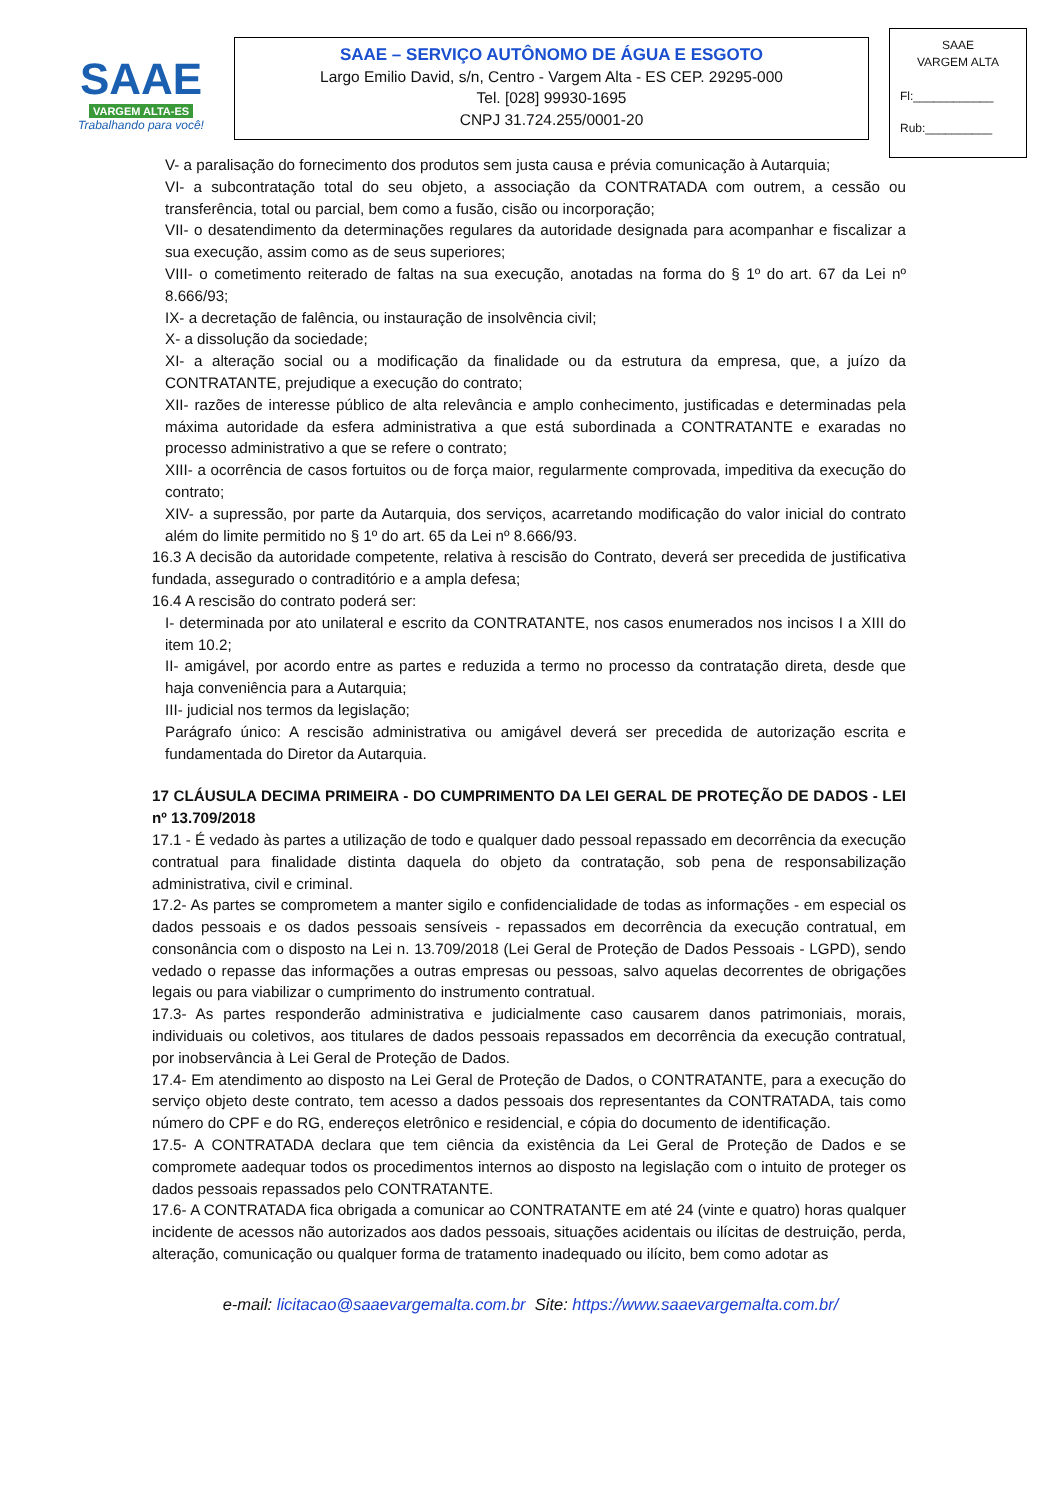SAAE
VARGEM ALTA-ES
Trabalhando para você!
SAAE – SERVIÇO AUTÔNOMO DE ÁGUA E ESGOTO
Largo Emilio David, s/n, Centro - Vargem Alta - ES CEP. 29295-000
Tel. [028] 99930-1695
CNPJ 31.724.255/0001-20
SAAE
VARGEM ALTA
Fl:____________
Rub:__________
V- a paralisação do fornecimento dos produtos sem justa causa e prévia comunicação à Autarquia;
VI- a subcontratação total do seu objeto, a associação da CONTRATADA com outrem, a cessão ou transferência, total ou parcial, bem como a fusão, cisão ou incorporação;
VII- o desatendimento da determinações regulares da autoridade designada para acompanhar e fiscalizar a sua execução, assim como as de seus superiores;
VIII- o cometimento reiterado de faltas na sua execução, anotadas na forma do § 1º do art. 67 da Lei nº 8.666/93;
IX- a decretação de falência, ou instauração de insolvência civil;
X- a dissolução da sociedade;
XI- a alteração social ou a modificação da finalidade ou da estrutura da empresa, que, a juízo da CONTRATANTE, prejudique a execução do contrato;
XII- razões de interesse público de alta relevância e amplo conhecimento, justificadas e determinadas pela máxima autoridade da esfera administrativa a que está subordinada a CONTRATANTE e exaradas no processo administrativo a que se refere o contrato;
XIII- a ocorrência de casos fortuitos ou de força maior, regularmente comprovada, impeditiva da execução do contrato;
XIV- a supressão, por parte da Autarquia, dos serviços, acarretando modificação do valor inicial do contrato além do limite permitido no § 1º do art. 65 da Lei nº 8.666/93.
16.3 A decisão da autoridade competente, relativa à rescisão do Contrato, deverá ser precedida de justificativa fundada, assegurado o contraditório e a ampla defesa;
16.4 A rescisão do contrato poderá ser:
I- determinada por ato unilateral e escrito da CONTRATANTE, nos casos enumerados nos incisos I a XIII do item 10.2;
II- amigável, por acordo entre as partes e reduzida a termo no processo da contratação direta, desde que haja conveniência para a Autarquia;
III- judicial nos termos da legislação;
Parágrafo único: A rescisão administrativa ou amigável deverá ser precedida de autorização escrita e fundamentada do Diretor da Autarquia.
17 CLÁUSULA DECIMA PRIMEIRA - DO CUMPRIMENTO DA LEI GERAL DE PROTEÇÃO DE DADOS - LEI nº 13.709/2018
17.1 - É vedado às partes a utilização de todo e qualquer dado pessoal repassado em decorrência da execução contratual para finalidade distinta daquela do objeto da contratação, sob pena de responsabilização administrativa, civil e criminal.
17.2- As partes se comprometem a manter sigilo e confidencialidade de todas as informações - em especial os dados pessoais e os dados pessoais sensíveis - repassados em decorrência da execução contratual, em consonância com o disposto na Lei n. 13.709/2018 (Lei Geral de Proteção de Dados Pessoais - LGPD), sendo vedado o repasse das informações a outras empresas ou pessoas, salvo aquelas decorrentes de obrigações legais ou para viabilizar o cumprimento do instrumento contratual.
17.3- As partes responderão administrativa e judicialmente caso causarem danos patrimoniais, morais, individuais ou coletivos, aos titulares de dados pessoais repassados em decorrência da execução contratual, por inobservância à Lei Geral de Proteção de Dados.
17.4- Em atendimento ao disposto na Lei Geral de Proteção de Dados, o CONTRATANTE, para a execução do serviço objeto deste contrato, tem acesso a dados pessoais dos representantes da CONTRATADA, tais como número do CPF e do RG, endereços eletrônico e residencial, e cópia do documento de identificação.
17.5- A CONTRATADA declara que tem ciência da existência da Lei Geral de Proteção de Dados e se compromete aadequar todos os procedimentos internos ao disposto na legislação com o intuito de proteger os dados pessoais repassados pelo CONTRATANTE.
17.6- A CONTRATADA fica obrigada a comunicar ao CONTRATANTE em até 24 (vinte e quatro) horas qualquer incidente de acessos não autorizados aos dados pessoais, situações acidentais ou ilícitas de destruição, perda, alteração, comunicação ou qualquer forma de tratamento inadequado ou ilícito, bem como adotar as
e-mail: licitacao@saaevargemalta.com.br Site: https://www.saaevargemalta.com.br/